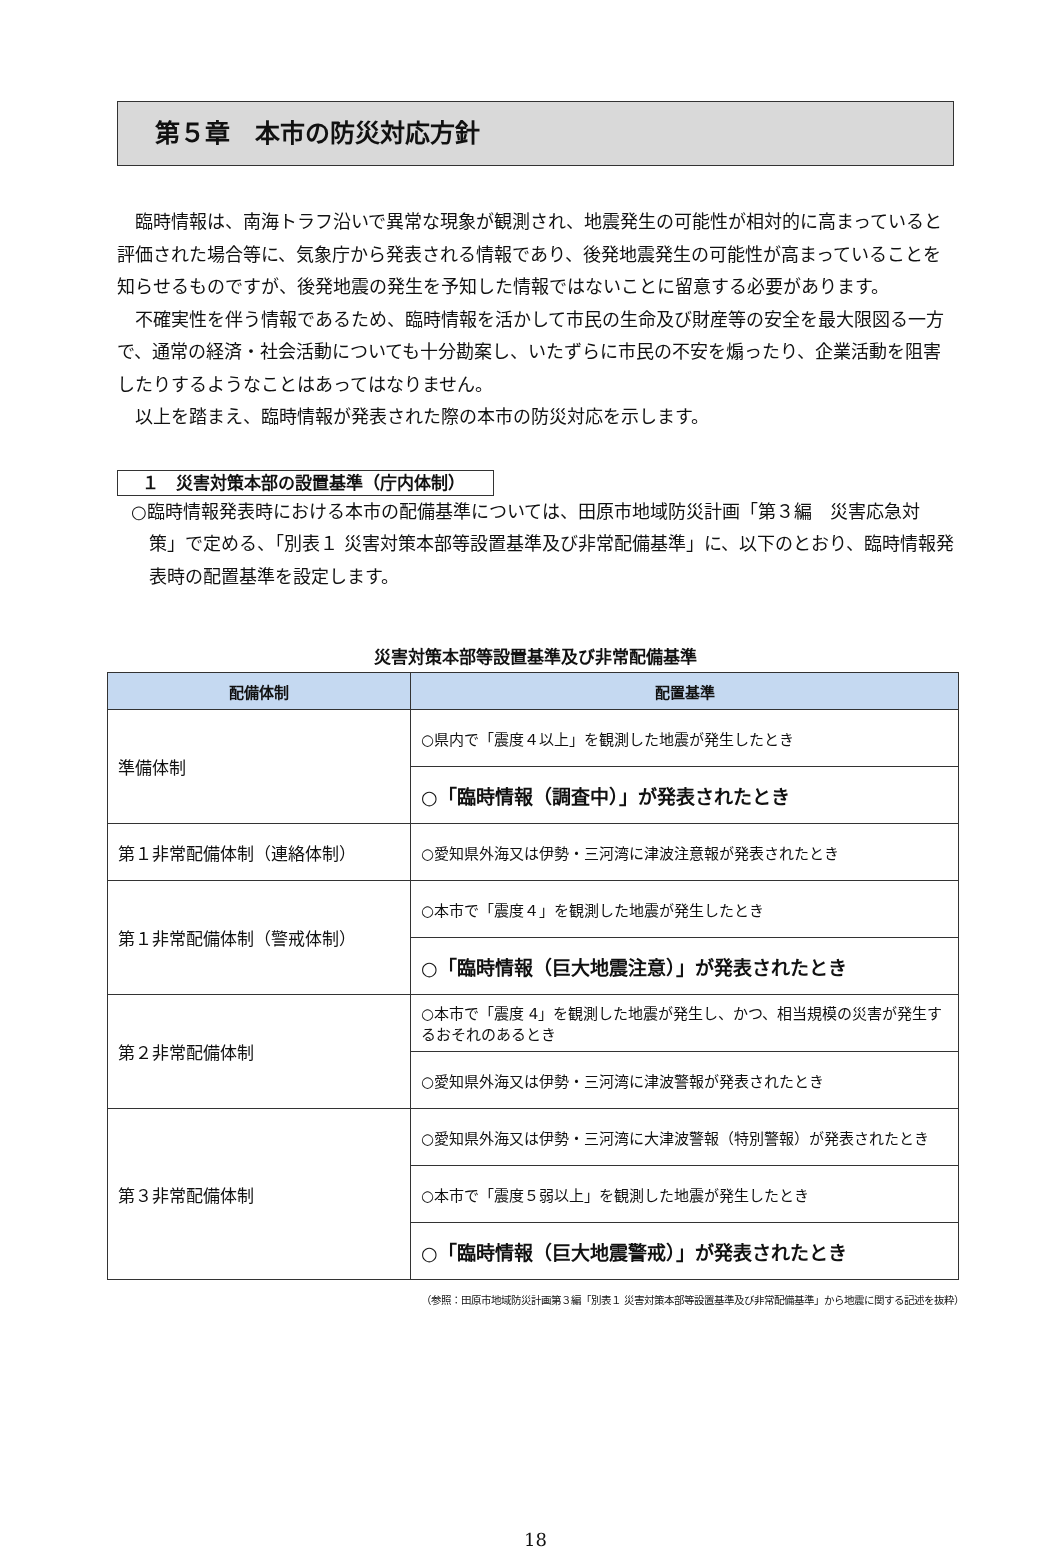第５章　本市の防災対応方針
臨時情報は、南海トラフ沿いで異常な現象が観測され、地震発生の可能性が相対的に高まっていると評価された場合等に、気象庁から発表される情報であり、後発地震発生の可能性が高まっていることを知らせるものですが、後発地震の発生を予知した情報ではないことに留意する必要があります。
不確実性を伴う情報であるため、臨時情報を活かして市民の生命及び財産等の安全を最大限図る一方で、通常の経済・社会活動についても十分勘案し、いたずらに市民の不安を煽ったり、企業活動を阻害したりするようなことはあってはなりません。
以上を踏まえ、臨時情報が発表された際の本市の防災対応を示します。
１　災害対策本部の設置基準（庁内体制）
○臨時情報発表時における本市の配備基準については、田原市地域防災計画「第３編　災害応急対策」で定める、「別表１ 災害対策本部等設置基準及び非常配備基準」に、以下のとおり、臨時情報発表時の配置基準を設定します。
災害対策本部等設置基準及び非常配備基準
| 配備体制 | 配置基準 |
| --- | --- |
| 準備体制 | ○県内で「震度４以上」を観測した地震が発生したとき |
| | ○「臨時情報（調査中）」が発表されたとき |
| 第１非常配備体制（連絡体制） | ○愛知県外海又は伊勢・三河湾に津波注意報が発表されたとき |
| 第１非常配備体制（警戒体制） | ○本市で「震度４」を観測した地震が発生したとき |
| | ○「臨時情報（巨大地震注意）」が発表されたとき |
| 第２非常配備体制 | ○本市で「震度 4」を観測した地震が発生し、かつ、相当規模の災害が発生するおそれのあるとき |
| | ○愛知県外海又は伊勢・三河湾に津波警報が発表されたとき |
| 第３非常配備体制 | ○愛知県外海又は伊勢・三河湾に大津波警報（特別警報）が発表されたとき |
| | ○本市で「震度５弱以上」を観測した地震が発生したとき |
| | ○「臨時情報（巨大地震警戒）」が発表されたとき |
（参照：田原市地域防災計画第３編「別表１ 災害対策本部等設置基準及び非常配備基準」から地震に関する記述を抜粋）
18